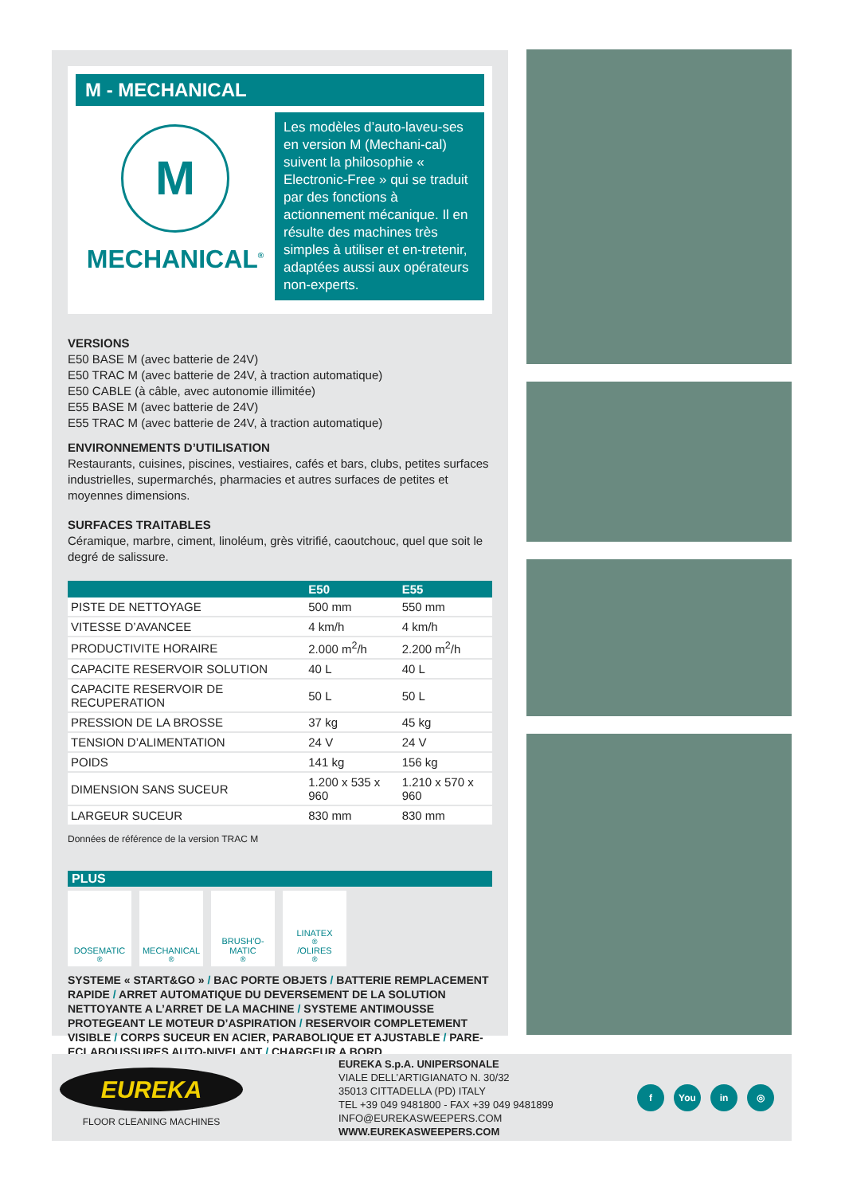M - MECHANICAL
M
MECHANICAL<sup>®</sup>
Les modèles d’auto-laveu-ses en version M (Mechani-cal) suivent la philosophie « Electronic-Free » qui se traduit par des fonctions à actionnement mécanique. Il en résulte des machines très simples à utiliser et en-tretenir, adaptées aussi aux opérateurs non-experts.
VERSIONS
E50 BASE M (avec batterie de 24V)
E50 TRAC M (avec batterie de 24V, à traction automatique)
E50 CABLE (à câble, avec autonomie illimitée)
E55 BASE M (avec batterie de 24V)
E55 TRAC M (avec batterie de 24V, à traction automatique)
ENVIRONNEMENTS D’UTILISATION
Restaurants, cuisines, piscines, vestiaires, cafés et bars, clubs, petites surfaces industrielles, supermarchés, pharmacies et autres surfaces de petites et moyennes dimensions.
SURFACES TRAITABLES
Céramique, marbre, ciment, linoléum, grès vitrifié, caoutchouc, quel que soit le degré de salissure.
| | E50 | E55 |
| --- | --- | --- |
| PISTE DE NETTOYAGE | 500 mm | 550 mm |
| VITESSE D’AVANCEE | 4 km/h | 4 km/h |
| PRODUCTIVITE HORAIRE | 2.000 m<sup>2</sup>/h | 2.200 m<sup>2</sup>/h |
| CAPACITE RESERVOIR SOLUTION | 40 L | 40 L |
| CAPACITE RESERVOIR DE RECUPERATION | 50 L | 50 L |
| PRESSION DE LA BROSSE | 37 kg | 45 kg |
| TENSION D’ALIMENTATION | 24 V | 24 V |
| POIDS | 141 kg | 156 kg |
| DIMENSION SANS SUCEUR | 1.200 x 535 x 960 | 1.210 x 570 x 960 |
| LARGEUR SUCEUR | 830 mm | 830 mm |
Données de référence de la version TRAC M
PLUS
DOSEMATIC<sup>®</sup> MECHANICAL<sup>®</sup> BRUSH’O-MATIC<sup>®</sup>
LINATEX<sup>®</sup>/OLIRES<sup>®</sup>
SYSTEME « START&GO » / BAC PORTE OBJETS / BATTERIE REMPLACEMENT RAPIDE / ARRET AUTOMATIQUE DU DEVERSEMENT DE LA SOLUTION NETTOYANTE A L’ARRET DE LA MACHINE / SYSTEME ANTIMOUSSE PROTEGEANT LE MOTEUR D’ASPIRATION / RESERVOIR COMPLETEMENT VISIBLE / CORPS SUCEUR EN ACIER, PARABOLIQUE ET AJUSTABLE / PARE-ECLABOUSSURES AUTO-NIVELANT / CHARGEUR A BORD
EUREKA
FLOOR CLEANING MACHINES
EUREKA S.p.A. UNIPERSONALE
VIALE DELL’ARTIGIANATO N. 30/32
35013 CITTADELLA (PD) ITALY
TEL +39 049 9481800 - FAX +39 049 9481899
INFO@EUREKASWEEPERS.COM
WWW.EUREKASWEEPERS.COM
f You in ◎